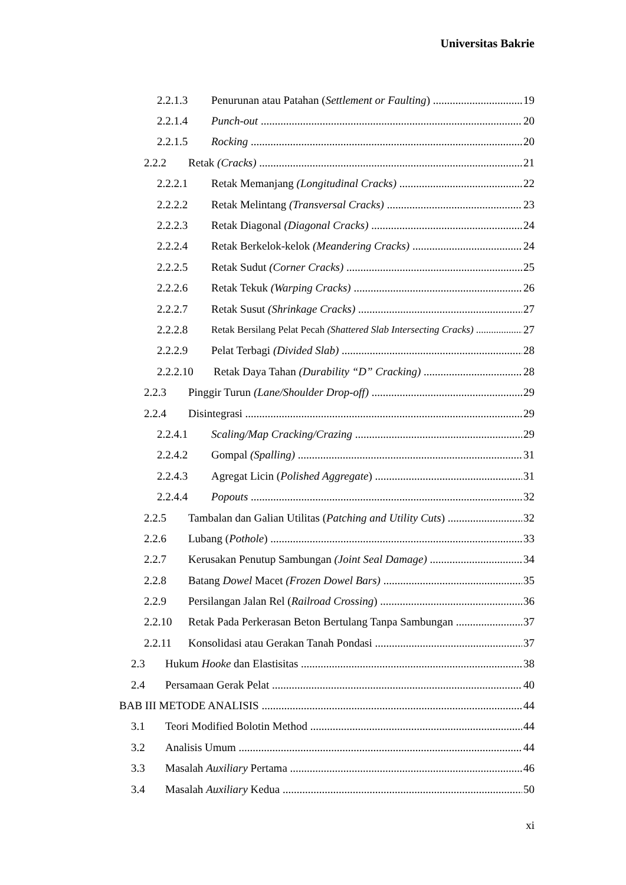Universitas Bakrie
2.2.1.3 Penurunan atau Patahan (Settlement or Faulting) 19
2.2.1.4 Punch-out 20
2.2.1.5 Rocking 20
2.2.2 Retak (Cracks) 21
2.2.2.1 Retak Memanjang (Longitudinal Cracks) 22
2.2.2.2 Retak Melintang (Transversal Cracks) 23
2.2.2.3 Retak Diagonal (Diagonal Cracks) 24
2.2.2.4 Retak Berkelok-kelok (Meandering Cracks) 24
2.2.2.5 Retak Sudut (Corner Cracks) 25
2.2.2.6 Retak Tekuk (Warping Cracks) 26
2.2.2.7 Retak Susut (Shrinkage Cracks) 27
2.2.2.8 Retak Bersilang Pelat Pecah (Shattered Slab Intersecting Cracks) 27
2.2.2.9 Pelat Terbagi (Divided Slab) 28
2.2.2.10 Retak Daya Tahan (Durability “D” Cracking) 28
2.2.3 Pinggir Turun (Lane/Shoulder Drop-off) 29
2.2.4 Disintegrasi 29
2.2.4.1 Scaling/Map Cracking/Crazing 29
2.2.4.2 Gompal (Spalling) 31
2.2.4.3 Agregat Licin (Polished Aggregate) 31
2.2.4.4 Popouts 32
2.2.5 Tambalan dan Galian Utilitas (Patching and Utility Cuts) 32
2.2.6 Lubang (Pothole) 33
2.2.7 Kerusakan Penutup Sambungan (Joint Seal Damage) 34
2.2.8 Batang Dowel Macet (Frozen Dowel Bars) 35
2.2.9 Persilangan Jalan Rel (Railroad Crossing) 36
2.2.10 Retak Pada Perkerasan Beton Bertulang Tanpa Sambungan 37
2.2.11 Konsolidasi atau Gerakan Tanah Pondasi 37
2.3 Hukum Hooke dan Elastisitas 38
2.4 Persamaan Gerak Pelat 40
BAB III METODE ANALISIS 44
3.1 Teori Modified Bolotin Method 44
3.2 Analisis Umum 44
3.3 Masalah Auxiliary Pertama 46
3.4 Masalah Auxiliary Kedua 50
xi